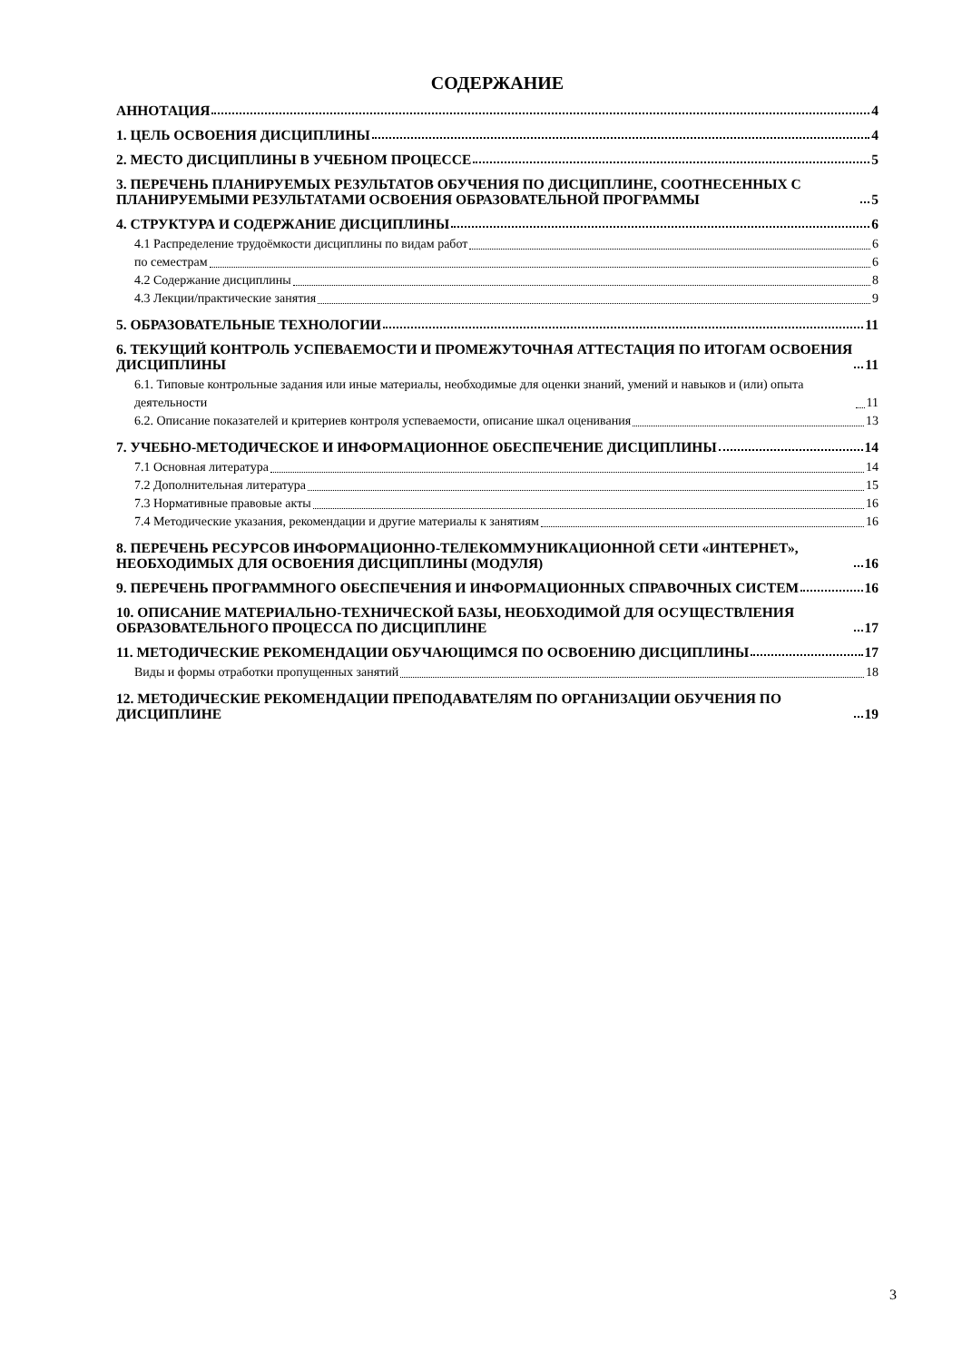СОДЕРЖАНИЕ
АННОТАЦИЯ 4
1. ЦЕЛЬ ОСВОЕНИЯ ДИСЦИПЛИНЫ 4
2. МЕСТО ДИСЦИПЛИНЫ В УЧЕБНОМ ПРОЦЕССЕ 5
3. ПЕРЕЧЕНЬ ПЛАНИРУЕМЫХ РЕЗУЛЬТАТОВ ОБУЧЕНИЯ ПО ДИСЦИПЛИНЕ, СООТНЕСЕННЫХ С ПЛАНИРУЕМЫМИ РЕЗУЛЬТАТАМИ ОСВОЕНИЯ ОБРАЗОВАТЕЛЬНОЙ ПРОГРАММЫ 5
4. СТРУКТУРА И СОДЕРЖАНИЕ ДИСЦИПЛИНЫ 6
4.1 Распределение трудоёмкости дисциплины по видам работ 6
по семестрам 6
4.2 Содержание дисциплины 8
4.3 Лекции/практические занятия 9
5. ОБРАЗОВАТЕЛЬНЫЕ ТЕХНОЛОГИИ 11
6. ТЕКУЩИЙ КОНТРОЛЬ УСПЕВАЕМОСТИ И ПРОМЕЖУТОЧНАЯ АТТЕСТАЦИЯ ПО ИТОГАМ ОСВОЕНИЯ ДИСЦИПЛИНЫ 11
6.1. Типовые контрольные задания или иные материалы, необходимые для оценки знаний, умений и навыков и (или) опыта деятельности 11
6.2. Описание показателей и критериев контроля успеваемости, описание шкал оценивания 13
7. УЧЕБНО-МЕТОДИЧЕСКОЕ И ИНФОРМАЦИОННОЕ ОБЕСПЕЧЕНИЕ ДИСЦИПЛИНЫ 14
7.1 Основная литература 14
7.2 Дополнительная литература 15
7.3 Нормативные правовые акты 16
7.4 Методические указания, рекомендации и другие материалы к занятиям 16
8. ПЕРЕЧЕНЬ РЕСУРСОВ ИНФОРМАЦИОННО-ТЕЛЕКОММУНИКАЦИОННОЙ СЕТИ «ИНТЕРНЕТ», НЕОБХОДИМЫХ ДЛЯ ОСВОЕНИЯ ДИСЦИПЛИНЫ (МОДУЛЯ) 16
9. ПЕРЕЧЕНЬ ПРОГРАММНОГО ОБЕСПЕЧЕНИЯ И ИНФОРМАЦИОННЫХ СПРАВОЧНЫХ СИСТЕМ 16
10. ОПИСАНИЕ МАТЕРИАЛЬНО-ТЕХНИЧЕСКОЙ БАЗЫ, НЕОБХОДИМОЙ ДЛЯ ОСУЩЕСТВЛЕНИЯ ОБРАЗОВАТЕЛЬНОГО ПРОЦЕССА ПО ДИСЦИПЛИНЕ 17
11. МЕТОДИЧЕСКИЕ РЕКОМЕНДАЦИИ ОБУЧАЮЩИМСЯ ПО ОСВОЕНИЮ ДИСЦИПЛИНЫ 17
Виды и формы отработки пропущенных занятий 18
12. МЕТОДИЧЕСКИЕ РЕКОМЕНДАЦИИ ПРЕПОДАВАТЕЛЯМ ПО ОРГАНИЗАЦИИ ОБУЧЕНИЯ ПО ДИСЦИПЛИНЕ 19
3